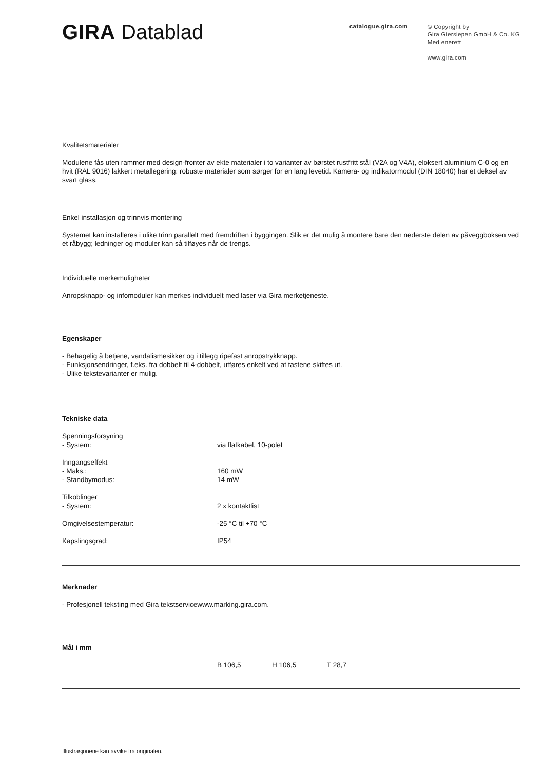GIRA Datablad
catalogue.gira.com
© Copyright by
Gira Giersiepen GmbH & Co. KG
Med enerett
www.gira.com
Kvalitetsmaterialer
Modulene fås uten rammer med design-fronter av ekte materialer i to varianter av børstet rustfritt stål (V2A og V4A), eloksert aluminium C-0 og en hvit (RAL 9016) lakkert metallegering: robuste materialer som sørger for en lang levetid. Kamera- og indikatormodul (DIN 18040) har et deksel av svart glass.
Enkel installasjon og trinnvis montering
Systemet kan installeres i ulike trinn parallelt med fremdriften i byggingen. Slik er det mulig å montere bare den nederste delen av påveggboksen ved et råbygg; ledninger og moduler kan så tilføyes når de trengs.
Individuelle merkemuligheter
Anropsknapp- og infomoduler kan merkes individuelt med laser via Gira merketjeneste.
Egenskaper
- Behagelig å betjene, vandalismesikker og i tillegg ripefast anropstrykknapp.
- Funksjonsendringer, f.eks. fra dobbelt til 4-dobbelt, utføres enkelt ved at tastene skiftes ut.
- Ulike tekstevarianter er mulig.
Tekniske data
| Spenningsforsyning | |
| - System: | via flatkabel, 10-polet |
| Inngangseffekt | |
| - Maks.: | 160 mW |
| - Standbymodus: | 14 mW |
| Tilkoblinger | |
| - System: | 2 x kontaktlist |
| Omgivelsestemperatur: | -25 °C til +70 °C |
| Kapslingsgrad: | IP54 |
Merknader
- Profesjonell teksting med Gira tekstservicewww.marking.gira.com.
Mål i mm
| | B 106,5 | H 106,5 | T 28,7 |
Illustrasjonene kan avvike fra originalen.